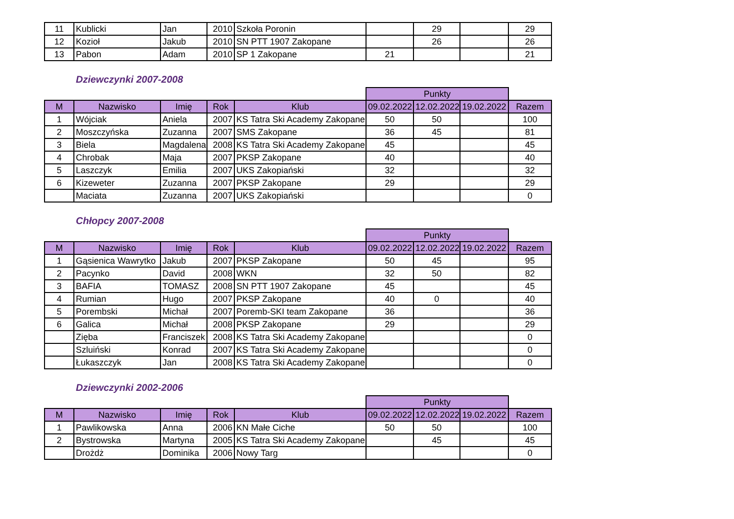| 11 | Kublicki | Jan | 2010 | Szkoła Poronin | | 29 | | 29 |
| 12 | Kozioł | Jakub | 2010 | SN PTT 1907 Zakopane | | 26 | | 26 |
| 13 | Pabon | Adam | 2010 | SP 1 Zakopane | 21 | | | 21 |
Dziewczynki 2007-2008
| | | | | | Punkty | | | |
| M | Nazwisko | Imię | Rok | Klub | 09.02.2022 | 12.02.2022 | 19.02.2022 | Razem |
| 1 | Wójciak | Aniela | 2007 | KS Tatra Ski Academy Zakopane | 50 | 50 | | 100 |
| 2 | Moszczyńska | Zuzanna | 2007 | SMS Zakopane | 36 | 45 | | 81 |
| 3 | Biela | Magdalena | 2008 | KS Tatra Ski Academy Zakopane | 45 | | | 45 |
| 4 | Chrobak | Maja | 2007 | PKSP Zakopane | 40 | | | 40 |
| 5 | Laszczyk | Emilia | 2007 | UKS Zakopiański | 32 | | | 32 |
| 6 | Kizeweter | Zuzanna | 2007 | PKSP Zakopane | 29 | | | 29 |
| | Maciata | Zuzanna | 2007 | UKS Zakopiański | | | | 0 |
Chłopcy 2007-2008
| | | | | | Punkty | | | |
| M | Nazwisko | Imię | Rok | Klub | 09.02.2022 | 12.02.2022 | 19.02.2022 | Razem |
| 1 | Gąsienica Wawrytko | Jakub | 2007 | PKSP Zakopane | 50 | 45 | | 95 |
| 2 | Pacynko | David | 2008 | WKN | 32 | 50 | | 82 |
| 3 | BAFIA | TOMASZ | 2008 | SN PTT 1907 Zakopane | 45 | | | 45 |
| 4 | Rumian | Hugo | 2007 | PKSP Zakopane | 40 | 0 | | 40 |
| 5 | Porembski | Michał | 2007 | Poremb-SKI team Zakopane | 36 | | | 36 |
| 6 | Galica | Michał | 2008 | PKSP Zakopane | 29 | | | 29 |
| | Zięba | Franciszek | 2008 | KS Tatra Ski Academy Zakopane | | | | 0 |
| | Szluiński | Konrad | 2007 | KS Tatra Ski Academy Zakopane | | | | 0 |
| | Łukaszczyk | Jan | 2008 | KS Tatra Ski Academy Zakopane | | | | 0 |
Dziewczynki 2002-2006
| | | | | | Punkty | | | |
| M | Nazwisko | Imię | Rok | Klub | 09.02.2022 | 12.02.2022 | 19.02.2022 | Razem |
| 1 | Pawlikowska | Anna | 2006 | KN Małe Ciche | 50 | 50 | | 100 |
| 2 | Bystrowska | Martyna | 2005 | KS Tatra Ski Academy Zakopane | | 45 | | 45 |
| | Drożdż | Dominika | 2006 | Nowy Targ | | | | 0 |